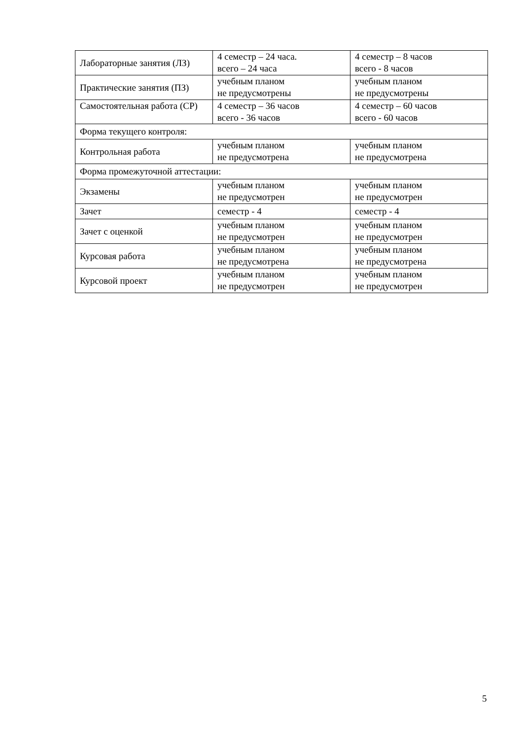| Лабораторные занятия (ЛЗ) | 4 семестр – 24 часа. всего – 24 часа | 4 семестр – 8 часов всего - 8 часов |
| Практические занятия (ПЗ) | учебным планом не предусмотрены | учебным планом не предусмотрены |
| Самостоятельная работа (СР) | 4 семестр – 36 часов всего - 36 часов | 4 семестр – 60 часов всего - 60 часов |
| Форма текущего контроля: | | |
| Контрольная работа | учебным планом не предусмотрена | учебным планом не предусмотрена |
| Форма промежуточной аттестации: | | |
| Экзамены | учебным планом не предусмотрен | учебным планом не предусмотрен |
| Зачет | семестр - 4 | семестр - 4 |
| Зачет с оценкой | учебным планом не предусмотрен | учебным планом не предусмотрен |
| Курсовая работа | учебным планом не предусмотрена | учебным планом не предусмотрена |
| Курсовой проект | учебным планом не предусмотрен | учебным планом не предусмотрен |
5